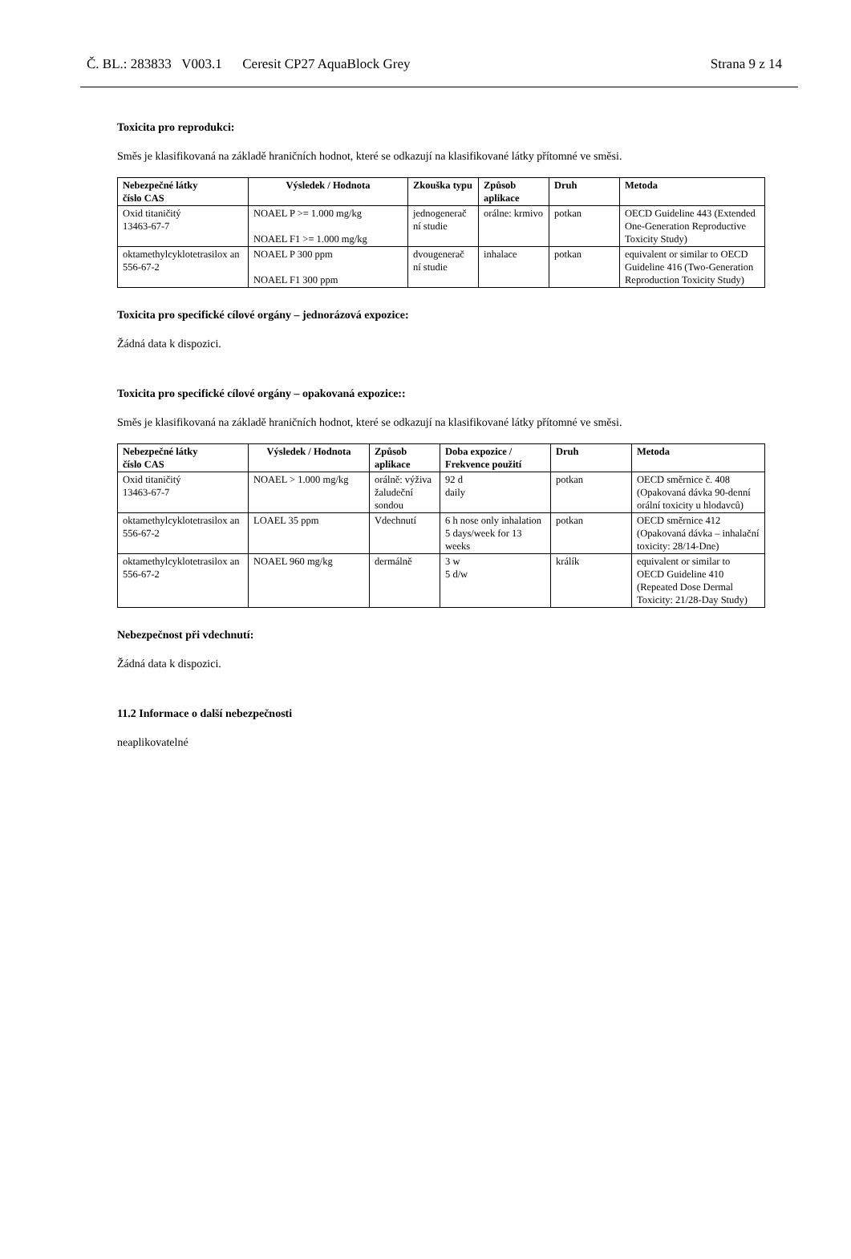Č. BL.: 283833 V003.1 Ceresit CP27 AquaBlock Grey Strana 9 z 14
Toxicita pro reprodukci:
Směs je klasifikovaná na základě hraničních hodnot, které se odkazují na klasifikované látky přítomné ve směsi.
| Nebezpečné látky číslo CAS | Výsledek / Hodnota | Zkouška typu | Způsob aplikace | Druh | Metoda |
| --- | --- | --- | --- | --- | --- |
| Oxid titaničitý 13463-67-7 | NOAEL P >= 1.000 mg/kg NOAEL F1 >= 1.000 mg/kg | jednogenerač ní studie | orálne: krmivo | potkan | OECD Guideline 443 (Extended One-Generation Reproductive Toxicity Study) |
| oktamethylcyklotetrasilox an 556-67-2 | NOAEL P 300 ppm NOAEL F1 300 ppm | dvougenerač ní studie | inhalace | potkan | equivalent or similar to OECD Guideline 416 (Two-Generation Reproduction Toxicity Study) |
Toxicita pro specifické cílové orgány – jednorázová expozice:
Žádná data k dispozici.
Toxicita pro specifické cílové orgány – opakovaná expozice::
Směs je klasifikovaná na základě hraničních hodnot, které se odkazují na klasifikované látky přítomné ve směsi.
| Nebezpečné látky číslo CAS | Výsledek / Hodnota | Způsob aplikace | Doba expozice / Frekvence použití | Druh | Metoda |
| --- | --- | --- | --- | --- | --- |
| Oxid titaničitý 13463-67-7 | NOAEL > 1.000 mg/kg | orálně: výživa žaludeční sondou | 92 d daily | potkan | OECD směrnice č. 408 (Opakovaná dávka 90-denní orální toxicity u hlodavců) |
| oktamethylcyklotetrasilox an 556-67-2 | LOAEL 35 ppm | Vdechnutí | 6 h nose only inhalation 5 days/week for 13 weeks | potkan | OECD směrnice 412 (Opakovaná dávka – inhalační toxicity: 28/14-Dne) |
| oktamethylcyklotetrasilox an 556-67-2 | NOAEL 960 mg/kg | dermálně | 3 w 5 d/w | králík | equivalent or similar to OECD Guideline 410 (Repeated Dose Dermal Toxicity: 21/28-Day Study) |
Nebezpečnost při vdechnutí:
Žádná data k dispozici.
11.2 Informace o další nebezpečnosti
neaplikovatelné